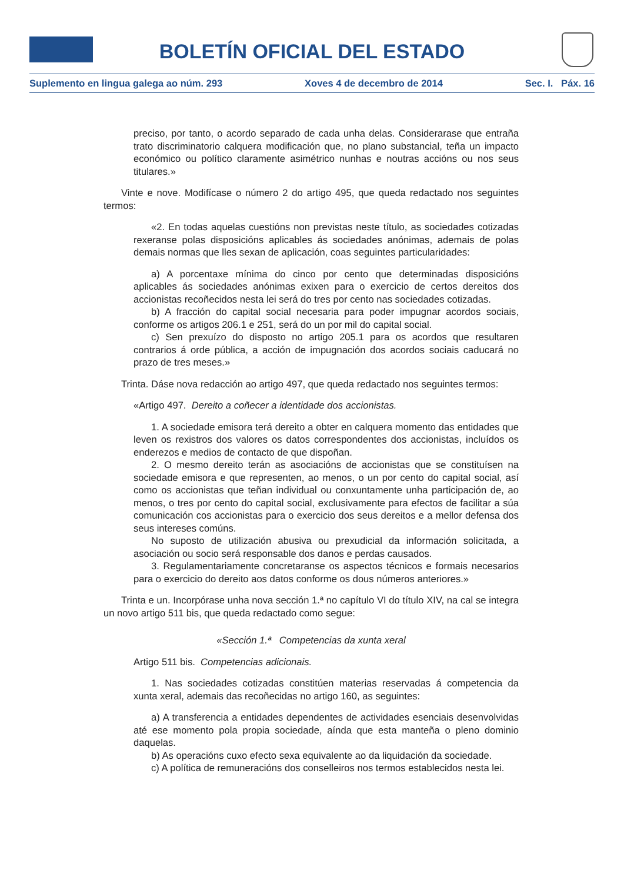BOLETÍN OFICIAL DEL ESTADO
Suplemento en lingua galega ao núm. 293 Xoves 4 de decembro de 2014 Sec. I. Páx. 16
preciso, por tanto, o acordo separado de cada unha delas. Considerarase que entraña trato discriminatorio calquera modificación que, no plano substancial, teña un impacto económico ou político claramente asimétrico nunhas e noutras accións ou nos seus titulares.»
Vinte e nove. Modifícase o número 2 do artigo 495, que queda redactado nos seguintes termos:
«2. En todas aquelas cuestións non previstas neste título, as sociedades cotizadas rexeranse polas disposicións aplicables ás sociedades anónimas, ademais de polas demais normas que lles sexan de aplicación, coas seguintes particularidades:
a) A porcentaxe mínima do cinco por cento que determinadas disposicións aplicables ás sociedades anónimas exixen para o exercicio de certos dereitos dos accionistas recoñecidos nesta lei será do tres por cento nas sociedades cotizadas.
b) A fracción do capital social necesaria para poder impugnar acordos sociais, conforme os artigos 206.1 e 251, será do un por mil do capital social.
c) Sen prexuízo do disposto no artigo 205.1 para os acordos que resultaren contrarios á orde pública, a acción de impugnación dos acordos sociais caducará no prazo de tres meses.»
Trinta. Dáse nova redacción ao artigo 497, que queda redactado nos seguintes termos:
«Artigo 497. Dereito a coñecer a identidade dos accionistas.
1. A sociedade emisora terá dereito a obter en calquera momento das entidades que leven os rexistros dos valores os datos correspondentes dos accionistas, incluídos os enderezos e medios de contacto de que dispoñan.
2. O mesmo dereito terán as asociacións de accionistas que se constituísen na sociedade emisora e que representen, ao menos, o un por cento do capital social, así como os accionistas que teñan individual ou conxuntamente unha participación de, ao menos, o tres por cento do capital social, exclusivamente para efectos de facilitar a súa comunicación cos accionistas para o exercicio dos seus dereitos e a mellor defensa dos seus intereses comúns.
No suposto de utilización abusiva ou prexudicial da información solicitada, a asociación ou socio será responsable dos danos e perdas causados.
3. Regulamentariamente concretaranse os aspectos técnicos e formais necesarios para o exercicio do dereito aos datos conforme os dous números anteriores.»
Trinta e un. Incorpórase unha nova sección 1.ª no capítulo VI do título XIV, na cal se integra un novo artigo 511 bis, que queda redactado como segue:
«Sección 1.ª Competencias da xunta xeral
Artigo 511 bis. Competencias adicionais.
1. Nas sociedades cotizadas constitúen materias reservadas á competencia da xunta xeral, ademais das recoñecidas no artigo 160, as seguintes:
a) A transferencia a entidades dependentes de actividades esenciais desenvolvidas até ese momento pola propia sociedade, aínda que esta manteña o pleno dominio daquelas.
b) As operacións cuxo efecto sexa equivalente ao da liquidación da sociedade.
c) A política de remuneracións dos conselleiros nos termos establecidos nesta lei.